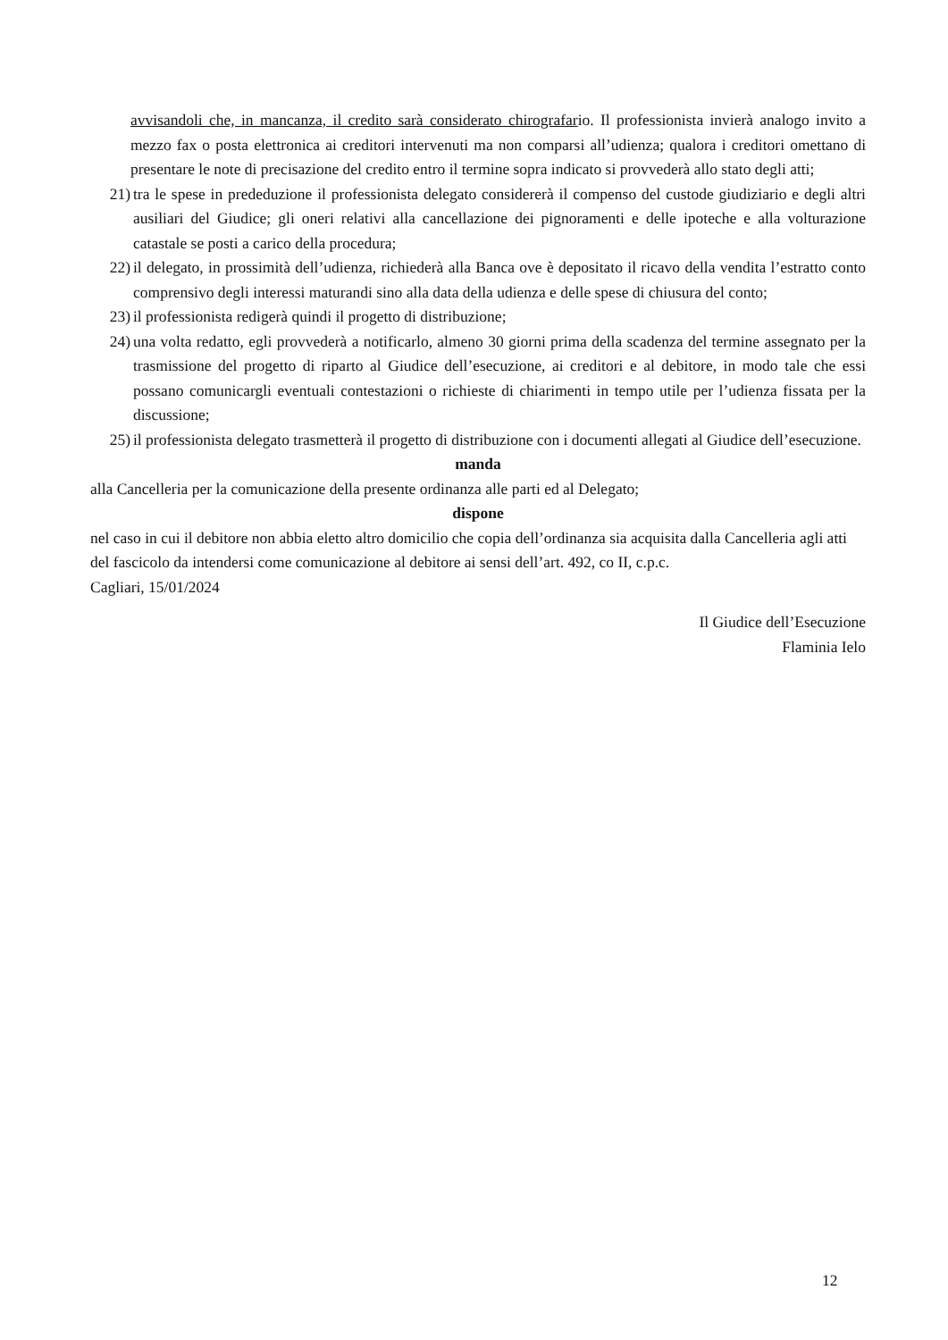avvisandoli che, in mancanza, il credito sarà considerato chirografario. Il professionista invierà analogo invito a mezzo fax o posta elettronica ai creditori intervenuti ma non comparsi all’udienza; qualora i creditori omettano di presentare le note di precisazione del credito entro il termine sopra indicato si provvederà allo stato degli atti;
21) tra le spese in prededuzione il professionista delegato considererà il compenso del custode giudiziario e degli altri ausiliari del Giudice; gli oneri relativi alla cancellazione dei pignoramenti e delle ipoteche e alla volturazione catastale se posti a carico della procedura;
22) il delegato, in prossimità dell’udienza, richiederà alla Banca ove è depositato il ricavo della vendita l’estratto conto comprensivo degli interessi maturandi sino alla data della udienza e delle spese di chiusura del conto;
23) il professionista redigerà quindi il progetto di distribuzione;
24) una volta redatto, egli provvederà a notificarlo, almeno 30 giorni prima della scadenza del termine assegnato per la trasmissione del progetto di riparto al Giudice dell’esecuzione, ai creditori e al debitore, in modo tale che essi possano comunicargli eventuali contestazioni o richieste di chiarimenti in tempo utile per l’udienza fissata per la discussione;
25) il professionista delegato trasmetterà il progetto di distribuzione con i documenti allegati al Giudice dell’esecuzione.
manda
alla Cancelleria per la comunicazione della presente ordinanza alle parti ed al Delegato;
dispone
nel caso in cui il debitore non abbia eletto altro domicilio che copia dell’ordinanza sia acquisita dalla Cancelleria agli atti del fascicolo da intendersi come comunicazione al debitore ai sensi dell’art. 492, co II, c.p.c.
Cagliari, 15/01/2024
Il Giudice dell’Esecuzione
Flaminia Ielo
12